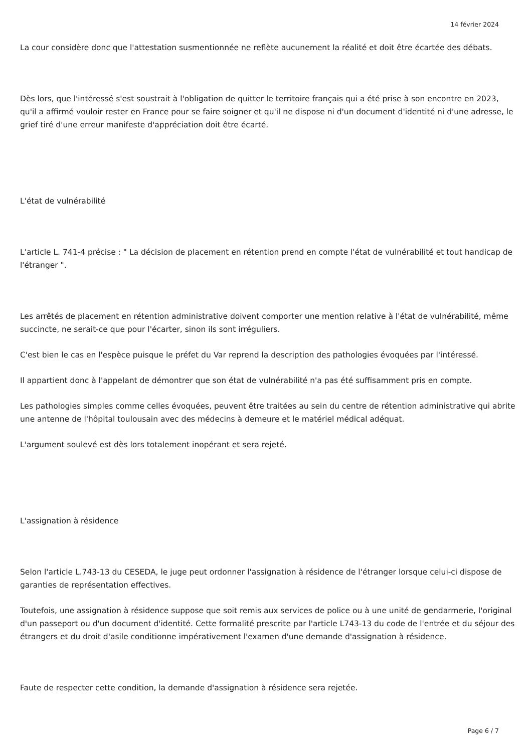14 février 2024
La cour considère donc que l'attestation susmentionnée ne reflète aucunement la réalité et doit être écartée des débats.
Dès lors, que l'intéressé s'est soustrait à l'obligation de quitter le territoire français qui a été prise à son encontre en 2023, qu'il a affirmé vouloir rester en France pour se faire soigner et qu'il ne dispose ni d'un document d'identité ni d'une adresse, le grief tiré d'une erreur manifeste d'appréciation doit être écarté.
L'état de vulnérabilité
L'article L. 741-4 précise : " La décision de placement en rétention prend en compte l'état de vulnérabilité et tout handicap de l'étranger ".
Les arrêtés de placement en rétention administrative doivent comporter une mention relative à l'état de vulnérabilité, même succincte, ne serait-ce que pour l'écarter, sinon ils sont irréguliers.
C'est bien le cas en l'espèce puisque le préfet du Var reprend la description des pathologies évoquées par l'intéressé.
Il appartient donc à l'appelant de démontrer que son état de vulnérabilité n'a pas été suffisamment pris en compte.
Les pathologies simples comme celles évoquées, peuvent être traitées au sein du centre de rétention administrative qui abrite une antenne de l'hôpital toulousain avec des médecins à demeure et le matériel médical adéquat.
L'argument soulevé est dès lors totalement inopérant et sera rejeté.
L'assignation à résidence
Selon l'article L.743-13 du CESEDA, le juge peut ordonner l'assignation à résidence de l'étranger lorsque celui-ci dispose de garanties de représentation effectives.
Toutefois, une assignation à résidence suppose que soit remis aux services de police ou à une unité de gendarmerie, l'original d'un passeport ou d'un document d'identité. Cette formalité prescrite par l'article L743-13 du code de l'entrée et du séjour des étrangers et du droit d'asile conditionne impérativement l'examen d'une demande d'assignation à résidence.
Faute de respecter cette condition, la demande d'assignation à résidence sera rejetée.
Page 6 / 7